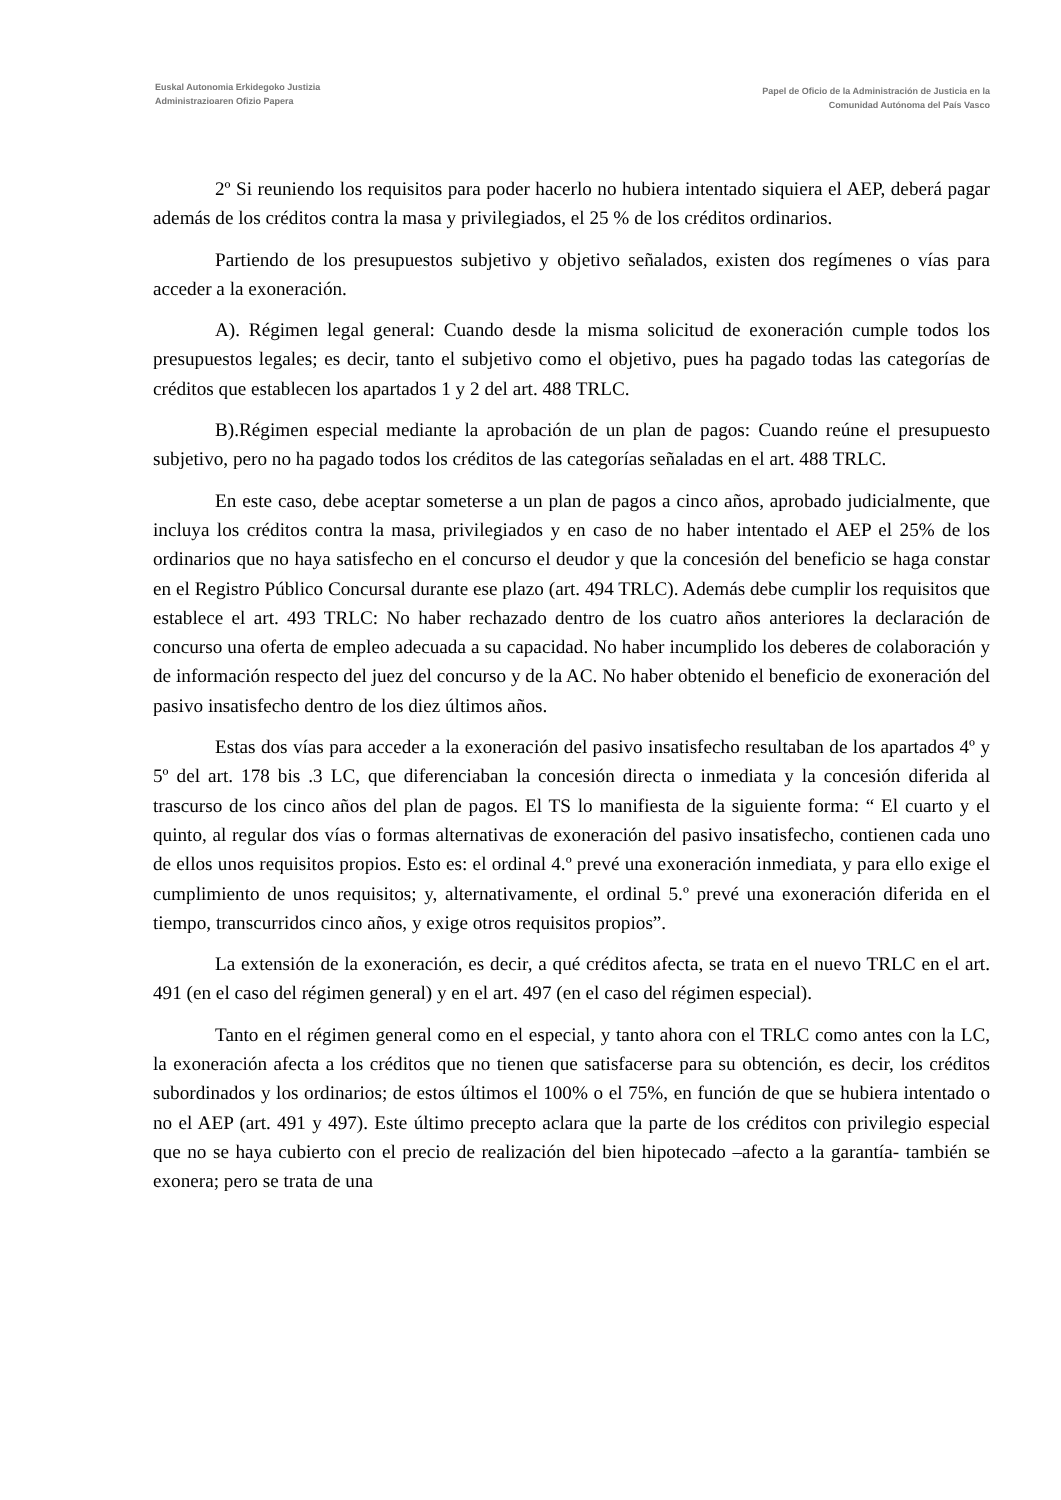Euskal Autonomia Erkidegoko Justizia
Administrazioaren Ofizio Papera
Papel de Oficio de la Administración de Justicia en la
Comunidad Autónoma del País Vasco
2º Si reuniendo los requisitos para poder hacerlo no hubiera intentado siquiera el AEP, deberá pagar además de los créditos contra la masa y privilegiados, el 25 % de los créditos ordinarios.
Partiendo de los presupuestos subjetivo y objetivo señalados, existen dos regímenes o vías para acceder a la exoneración.
A). Régimen legal general: Cuando desde la misma solicitud de exoneración cumple todos los presupuestos legales; es decir, tanto el subjetivo como el objetivo, pues ha pagado todas las categorías de créditos que establecen los apartados 1 y 2 del art. 488 TRLC.
B).Régimen especial mediante la aprobación de un plan de pagos: Cuando reúne el presupuesto subjetivo, pero no ha pagado todos los créditos de las categorías señaladas en el art. 488 TRLC.
En este caso, debe aceptar someterse a un plan de pagos a cinco años, aprobado judicialmente, que incluya los créditos contra la masa, privilegiados y en caso de no haber intentado el AEP el 25% de los ordinarios que no haya satisfecho en el concurso el deudor y que la concesión del beneficio se haga constar en el Registro Público Concursal durante ese plazo (art. 494 TRLC). Además debe cumplir los requisitos que establece el art. 493 TRLC: No haber rechazado dentro de los cuatro años anteriores la declaración de concurso una oferta de empleo adecuada a su capacidad. No haber incumplido los deberes de colaboración y de información respecto del juez del concurso y de la AC. No haber obtenido el beneficio de exoneración del pasivo insatisfecho dentro de los diez últimos años.
Estas dos vías para acceder a la exoneración del pasivo insatisfecho resultaban de los apartados 4º y 5º del art. 178 bis .3 LC, que diferenciaban la concesión directa o inmediata y la concesión diferida al trascurso de los cinco años del plan de pagos. El TS lo manifiesta de la siguiente forma: “ El cuarto y el quinto, al regular dos vías o formas alternativas de exoneración del pasivo insatisfecho, contienen cada uno de ellos unos requisitos propios. Esto es: el ordinal 4.º prevé una exoneración inmediata, y para ello exige el cumplimiento de unos requisitos; y, alternativamente, el ordinal 5.º prevé una exoneración diferida en el tiempo, transcurridos cinco años, y exige otros requisitos propios”.
La extensión de la exoneración, es decir, a qué créditos afecta, se trata en el nuevo TRLC en el art. 491 (en el caso del régimen general) y en el art. 497 (en el caso del régimen especial).
Tanto en el régimen general como en el especial, y tanto ahora con el TRLC como antes con la LC, la exoneración afecta a los créditos que no tienen que satisfacerse para su obtención, es decir, los créditos subordinados y los ordinarios; de estos últimos el 100% o el 75%, en función de que se hubiera intentado o no el AEP (art. 491 y 497). Este último precepto aclara que la parte de los créditos con privilegio especial que no se haya cubierto con el precio de realización del bien hipotecado –afecto a la garantía- también se exonera; pero se trata de una